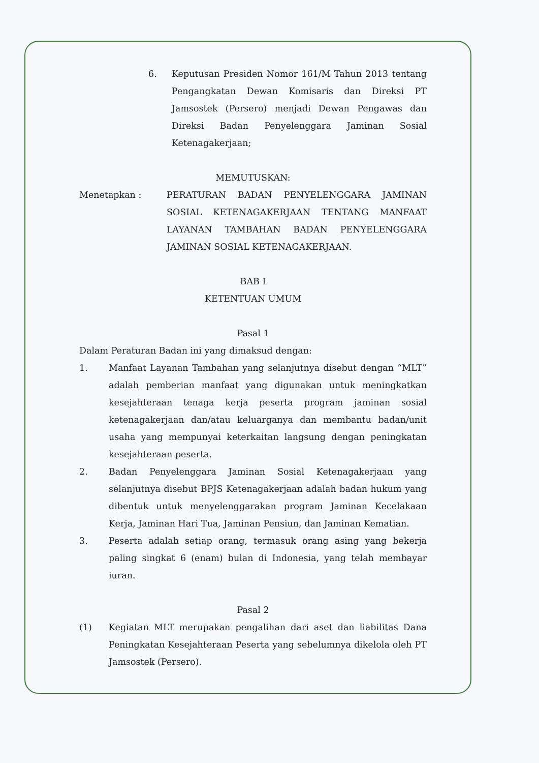6. Keputusan Presiden Nomor 161/M Tahun 2013 tentang Pengangkatan Dewan Komisaris dan Direksi PT Jamsostek (Persero) menjadi Dewan Pengawas dan Direksi Badan Penyelenggara Jaminan Sosial Ketenagakerjaan;
MEMUTUSKAN:
Menetapkan : PERATURAN BADAN PENYELENGGARA JAMINAN SOSIAL KETENAGAKERJAAN TENTANG MANFAAT LAYANAN TAMBAHAN BADAN PENYELENGGARA JAMINAN SOSIAL KETENAGAKERJAAN.
BAB I
KETENTUAN UMUM
Pasal 1
Dalam Peraturan Badan ini yang dimaksud dengan:
1. Manfaat Layanan Tambahan yang selanjutnya disebut dengan “MLT” adalah pemberian manfaat yang digunakan untuk meningkatkan kesejahteraan tenaga kerja peserta program jaminan sosial ketenagakerjaan dan/atau keluarganya dan membantu badan/unit usaha yang mempunyai keterkaitan langsung dengan peningkatan kesejahteraan peserta.
2. Badan Penyelenggara Jaminan Sosial Ketenagakerjaan yang selanjutnya disebut BPJS Ketenagakerjaan adalah badan hukum yang dibentuk untuk menyelenggarakan program Jaminan Kecelakaan Kerja, Jaminan Hari Tua, Jaminan Pensiun, dan Jaminan Kematian.
3. Peserta adalah setiap orang, termasuk orang asing yang bekerja paling singkat 6 (enam) bulan di Indonesia, yang telah membayar iuran.
Pasal 2
(1) Kegiatan MLT merupakan pengalihan dari aset dan liabilitas Dana Peningkatan Kesejahteraan Peserta yang sebelumnya dikelola oleh PT Jamsostek (Persero).